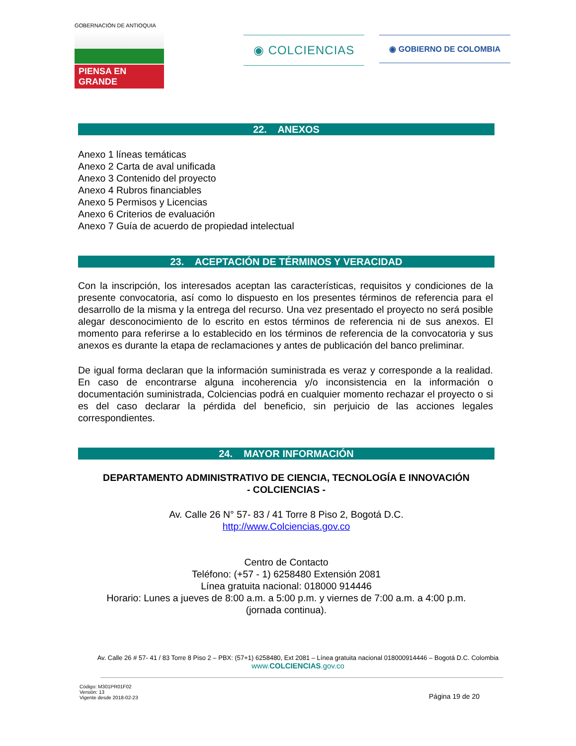GOBERNACIÓN DE ANTIOQUIA
PIENSA EN GRANDE
◉ COLCIENCIAS
◉ GOBIERNO DE COLOMBIA
22. ANEXOS
Anexo 1 líneas temáticas
Anexo 2 Carta de aval unificada
Anexo 3 Contenido del proyecto
Anexo 4 Rubros financiables
Anexo 5 Permisos y Licencias
Anexo 6 Criterios de evaluación
Anexo 7 Guía de acuerdo de propiedad intelectual
23. ACEPTACIÓN DE TÉRMINOS Y VERACIDAD
Con la inscripción, los interesados aceptan las características, requisitos y condiciones de la presente convocatoria, así como lo dispuesto en los presentes términos de referencia para el desarrollo de la misma y la entrega del recurso. Una vez presentado el proyecto no será posible alegar desconocimiento de lo escrito en estos términos de referencia ni de sus anexos. El momento para referirse a lo establecido en los términos de referencia de la convocatoria y sus anexos es durante la etapa de reclamaciones y antes de publicación del banco preliminar.
De igual forma declaran que la información suministrada es veraz y corresponde a la realidad. En caso de encontrarse alguna incoherencia y/o inconsistencia en la información o documentación suministrada, Colciencias podrá en cualquier momento rechazar el proyecto o si es del caso declarar la pérdida del beneficio, sin perjuicio de las acciones legales correspondientes.
24. MAYOR INFORMACIÓN
DEPARTAMENTO ADMINISTRATIVO DE CIENCIA, TECNOLOGÍA E INNOVACIÓN
- COLCIENCIAS -
Av. Calle 26 N° 57- 83 / 41 Torre 8 Piso 2, Bogotá D.C.
http://www.Colciencias.gov.co
Centro de Contacto
Teléfono: (+57 - 1) 6258480 Extensión 2081
Línea gratuita nacional: 018000 914446
Horario: Lunes a jueves de 8:00 a.m. a 5:00 p.m. y viernes de 7:00 a.m. a 4:00 p.m.
(jornada continua).
Av. Calle 26 # 57- 41 / 83 Torre 8 Piso 2 – PBX: (57+1) 6258480, Ext 2081 – Línea gratuita nacional 018000914446 – Bogotá D.C. Colombia
www.COLCIENCIAS.gov.co
Código: M301PR01F02
Versión: 13
Vigente desde 2018-02-23
Página 19 de 20